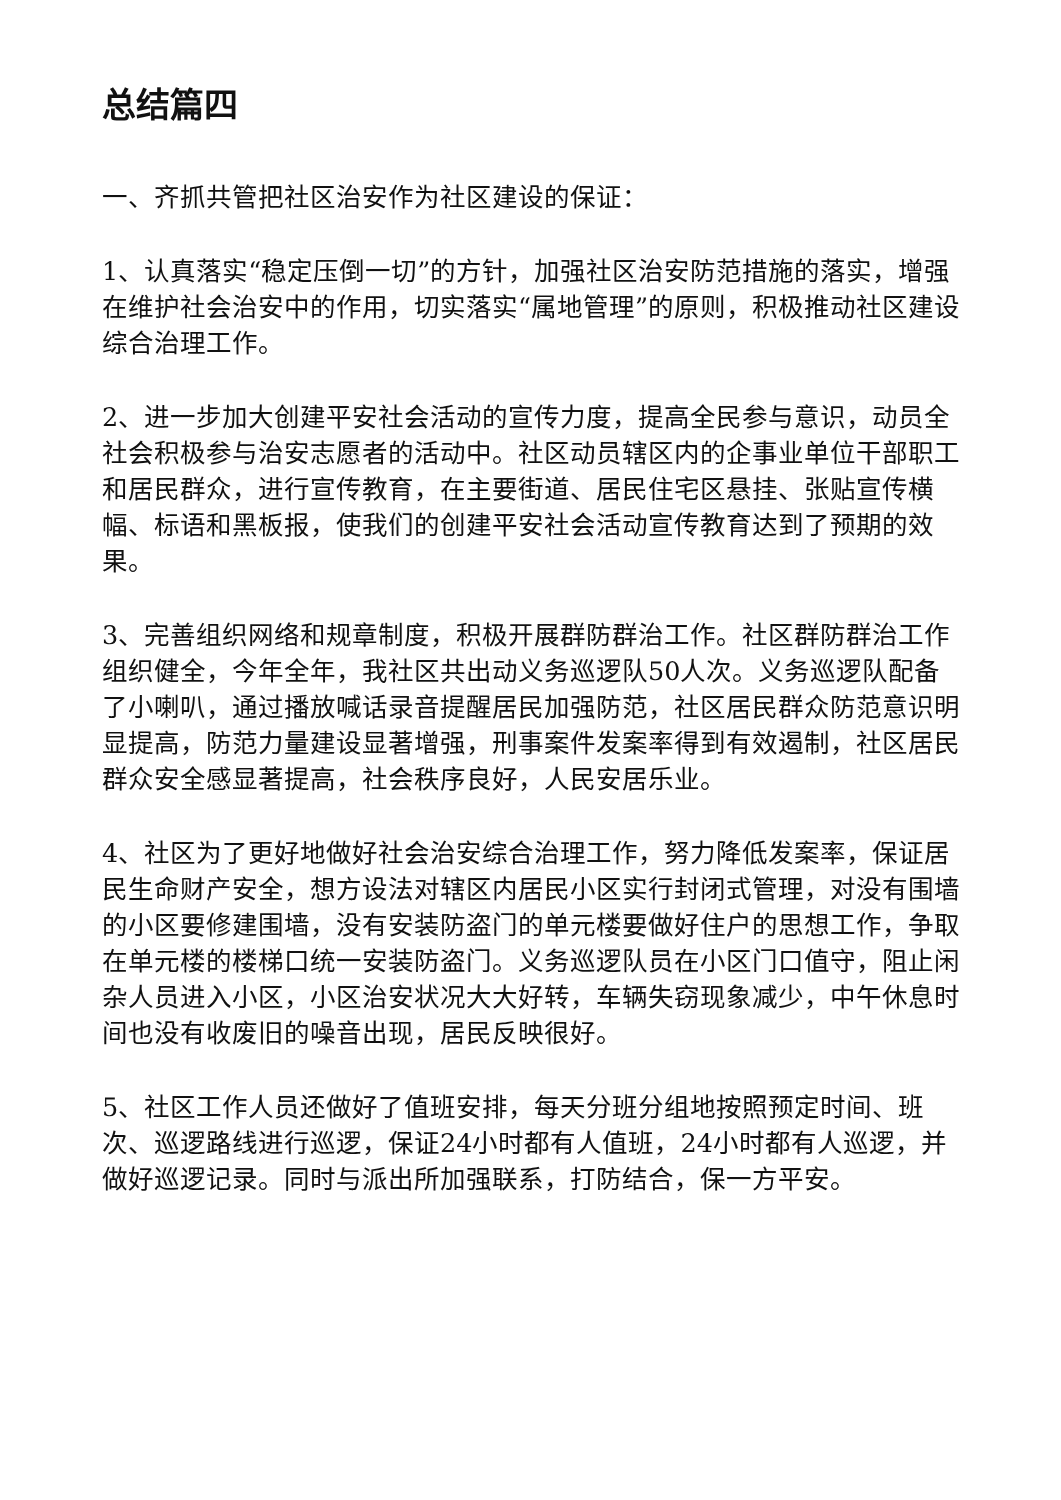总结篇四
一、齐抓共管把社区治安作为社区建设的保证：
1、认真落实“稳定压倒一切”的方针，加强社区治安防范措施的落实，增强在维护社会治安中的作用，切实落实“属地管理”的原则，积极推动社区建设综合治理工作。
2、进一步加大创建平安社会活动的宣传力度，提高全民参与意识，动员全社会积极参与治安志愿者的活动中。社区动员辖区内的企事业单位干部职工和居民群众，进行宣传教育，在主要街道、居民住宅区悬挂、张贴宣传横幅、标语和黑板报，使我们的创建平安社会活动宣传教育达到了预期的效果。
3、完善组织网络和规章制度，积极开展群防群治工作。社区群防群治工作组织健全，今年全年，我社区共出动义务巡逻队50人次。义务巡逻队配备了小喇叭，通过播放喊话录音提醒居民加强防范，社区居民群众防范意识明显提高，防范力量建设显著增强，刑事案件发案率得到有效遏制，社区居民群众安全感显著提高，社会秩序良好，人民安居乐业。
4、社区为了更好地做好社会治安综合治理工作，努力降低发案率，保证居民生命财产安全，想方设法对辖区内居民小区实行封闭式管理，对没有围墙的小区要修建围墙，没有安装防盗门的单元楼要做好住户的思想工作，争取在单元楼的楼梯口统一安装防盗门。义务巡逻队员在小区门口值守，阻止闲杂人员进入小区，小区治安状况大大好转，车辆失窃现象减少，中午休息时间也没有收废旧的噪音出现，居民反映很好。
5、社区工作人员还做好了值班安排，每天分班分组地按照预定时间、班次、巡逻路线进行巡逻，保证24小时都有人值班，24小时都有人巡逻，并做好巡逻记录。同时与派出所加强联系，打防结合，保一方平安。